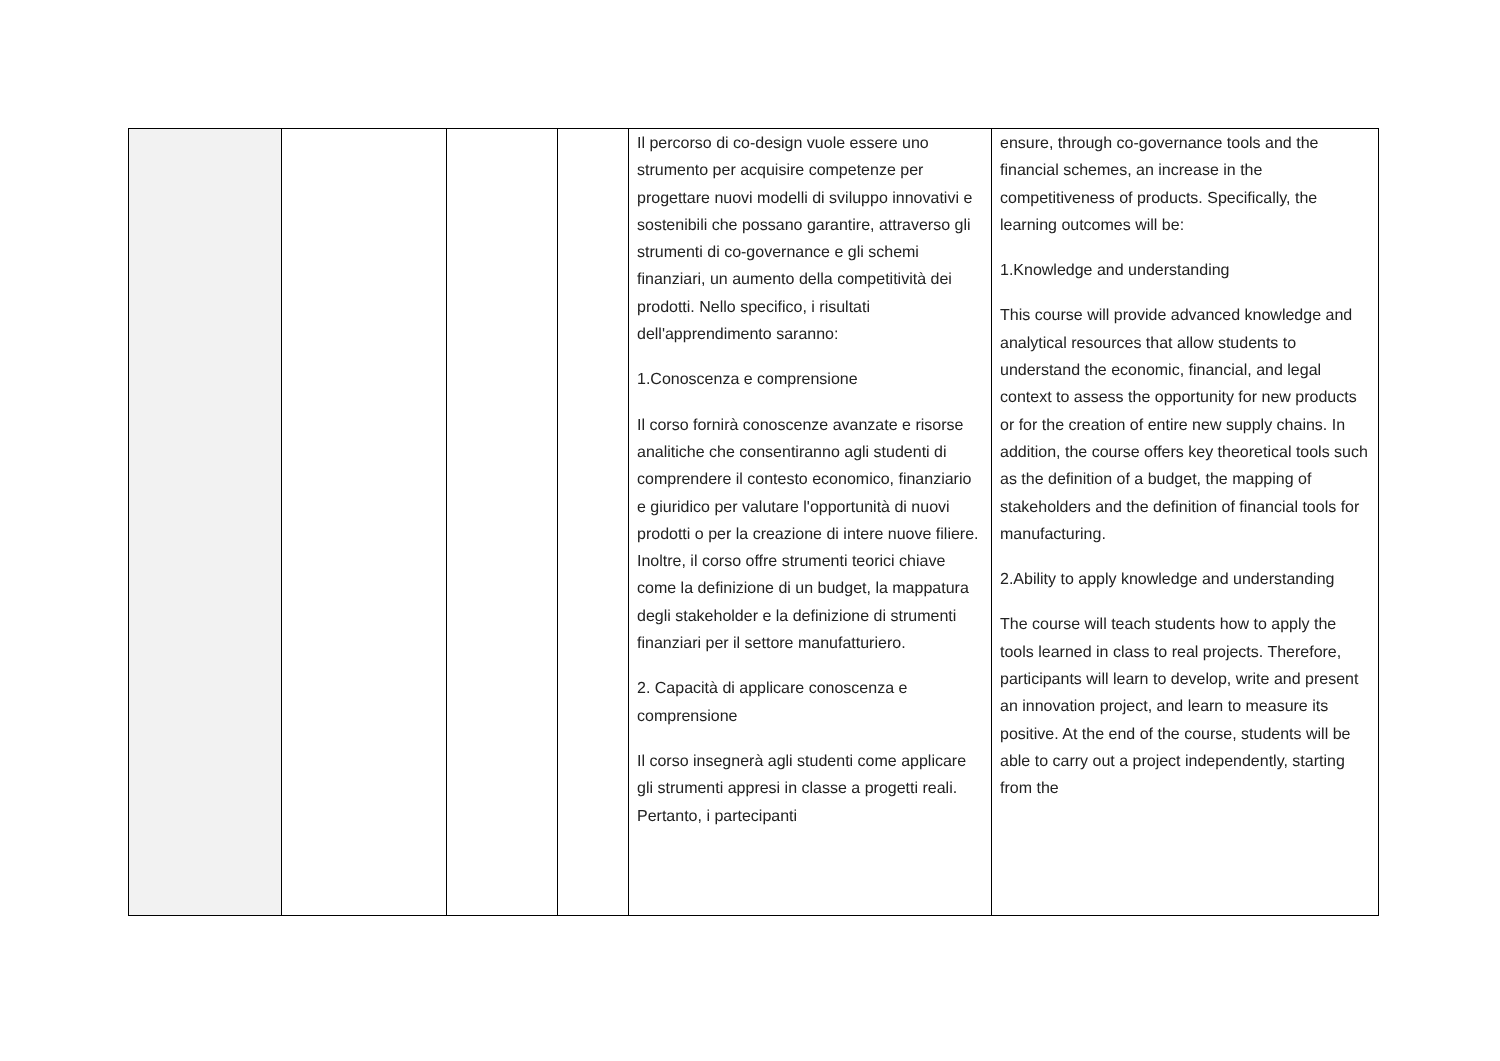| | | | | Il percorso di co-design vuole essere uno strumento per acquisire competenze per progettare nuovi modelli di sviluppo innovativi e sostenibili che possano garantire, attraverso gli strumenti di co-governance e gli schemi finanziari, un aumento della competitività dei prodotti. Nello specifico, i risultati dell'apprendimento saranno: 1.Conoscenza e comprensione Il corso fornirà conoscenze avanzate e risorse analitiche che consentiranno agli studenti di comprendere il contesto economico, finanziario e giuridico per valutare l'opportunità di nuovi prodotti o per la creazione di intere nuove filiere. Inoltre, il corso offre strumenti teorici chiave come la definizione di un budget, la mappatura degli stakeholder e la definizione di strumenti finanziari per il settore manufatturiero. 2. Capacità di applicare conoscenza e comprensione Il corso insegnerà agli studenti come applicare gli strumenti appresi in classe a progetti reali. Pertanto, i partecipanti | ensure, through co-governance tools and the financial schemes, an increase in the competitiveness of products. Specifically, the learning outcomes will be: 1.Knowledge and understanding This course will provide advanced knowledge and analytical resources that allow students to understand the economic, financial, and legal context to assess the opportunity for new products or for the creation of entire new supply chains. In addition, the course offers key theoretical tools such as the definition of a budget, the mapping of stakeholders and the definition of financial tools for manufacturing. 2.Ability to apply knowledge and understanding The course will teach students how to apply the tools learned in class to real projects. Therefore, participants will learn to develop, write and present an innovation project, and learn to measure its positive. At the end of the course, students will be able to carry out a project independently, starting from the |